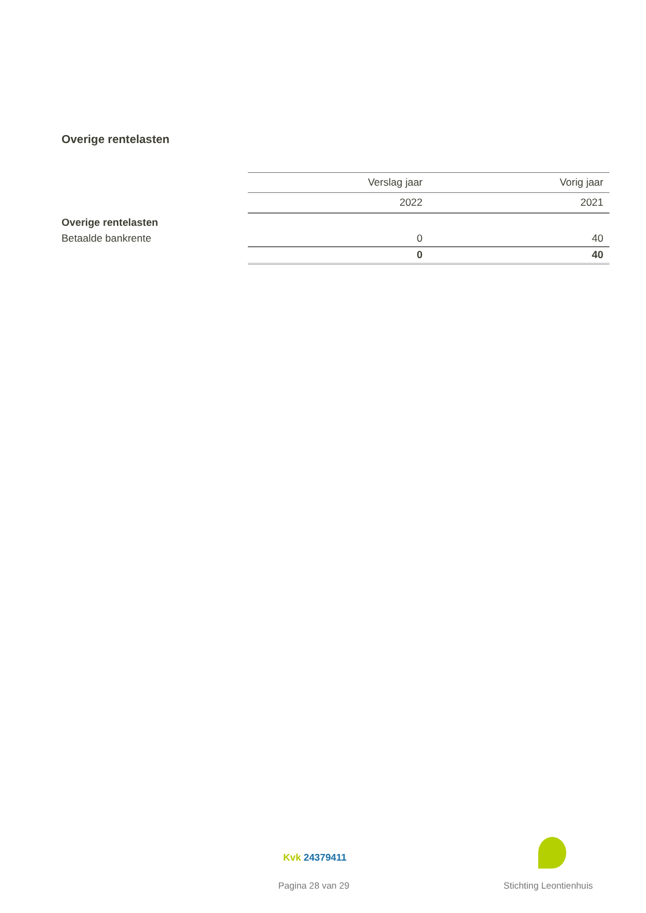Overige rentelasten
| | Verslag jaar | Vorig jaar |
| | 2022 | 2021 |
| Overige rentelasten | | |
| Betaalde bankrente | 0 | 40 |
| | 0 | 40 |
Kvk 24379411
Pagina 28 van 29 Stichting Leontienhuis